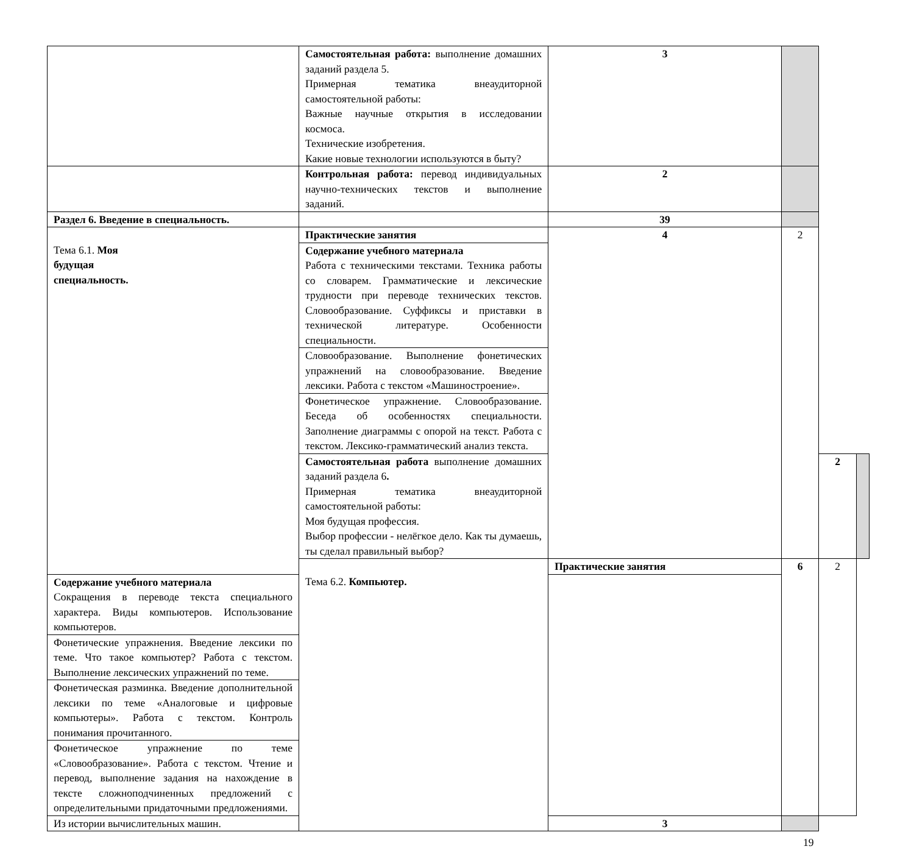| | Самостоятельная работа: выполнение домашних заданий раздела 5. Примерная тематика внеаудиторной самостоятельной работы: Важные научные открытия в исследовании космоса. Технические изобретения. Какие новые технологии используются в быту? | 3 | | | |
| | Контрольная работа: перевод индивидуальных научно-технических текстов и выполнение заданий. | 2 | | | |
| Раздел 6. Введение в специальность. | | 39 | | | |
| Тема 6.1. Моя будущая специальность. | Практические занятия | 4 | 2 | | |
| | Содержание учебного материала Работа с техническими текстами. Техника работы со словарем. Грамматические и лексические трудности при переводе технических текстов. Словообразование. Суффиксы и приставки в технической литературе. Особенности специальности. | | | | |
| | Словообразование. Выполнение фонетических упражнений на словообразование. Введение лексики. Работа с текстом «Машиностроение». | | | | |
| | Фонетическое упражнение. Словообразование. Беседа об особенностях специальности. Заполнение диаграммы с опорой на текст. Работа с текстом. Лексико-грамматический анализ текста. | | | | |
| | Самостоятельная работа выполнение домашних заданий раздела 6 . Примерная тематика внеаудиторной самостоятельной работы: Моя будущая профессия. Выбор профессии - нелёгкое дело. Как ты думаешь, ты сделал правильный выбор? | | | 2 | |
| | Тема 6.2. Компьютер. | Практические занятия | 6 | 2 | |
| Содержание учебного материала Сокращения в переводе текста специального характера. Виды компьютеров. Использование компьютеров. | | | | | |
| Фонетические упражнения. Введение лексики по теме. Что такое компьютер? Работа с текстом. Выполнение лексических упражнений по теме. | | | | | |
| Фонетическая разминка. Введение дополнительной лексики по теме «Аналоговые и цифровые компьютеры». Работа с текстом. Контроль понимания прочитанного. | | | | | |
| Фонетическое упражнение по теме «Словообразование». Работа с текстом. Чтение и перевод, выполнение задания на нахождение в тексте сложноподчиненных предложений с определительными придаточными предложениями. | | | | | |
| Из истории вычислительных машин. | | 3 | | | |
19